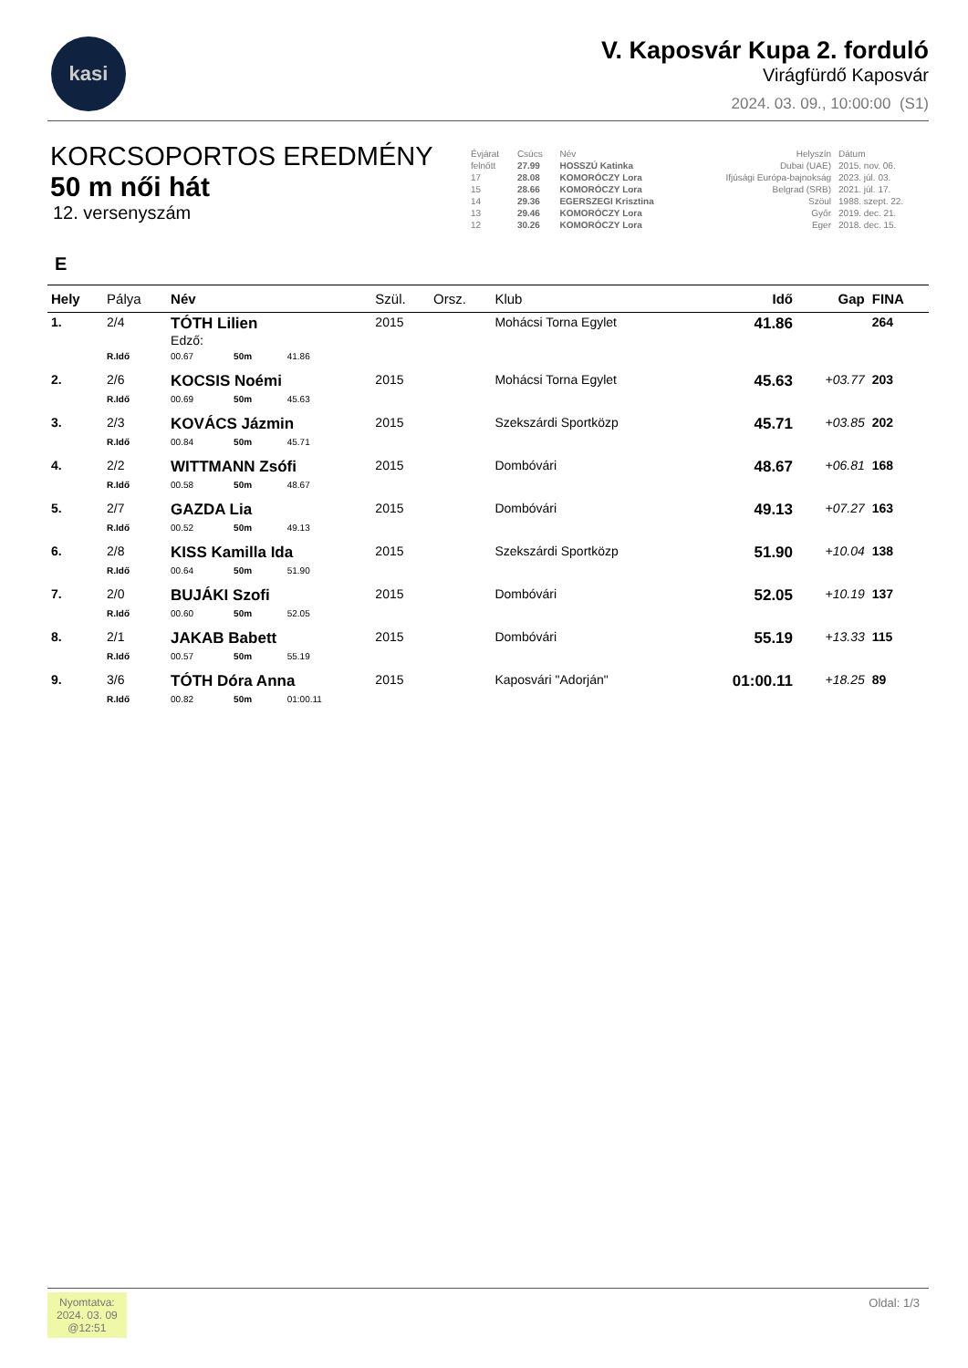kasi
V. Kaposvár Kupa 2. forduló
Virágfürdő Kaposvár
2024. 03. 09., 10:00:00 (S1)
KORCSOPORTOS EREDMÉNY
50 m női hát
12. versenyszám
| Évjárat | Csúcs | Név | Helyszín | Dátum |
| felnőtt | 27.99 | HOSSZÚ Katinka | Dubai (UAE) | 2015. nov. 06. |
| 17 | 28.08 | KOMORÓCZY Lora | Ifjúsági Európa-bajnokság | 2023. júl. 03. |
| 15 | 28.66 | KOMORÓCZY Lora | Belgrad (SRB) | 2021. júl. 17. |
| 14 | 29.36 | EGERSZEGI Krisztina | Szöul | 1988. szept. 22. |
| 13 | 29.46 | KOMORÓCZY Lora | Győr | 2019. dec. 21. |
| 12 | 30.26 | KOMORÓCZY Lora | Eger | 2018. dec. 15. |
E
| Hely | Pálya | Név | | | Szül. | Orsz. | Klub | Idő | Gap | FINA |
| --- | --- | --- | --- | --- | --- | --- | --- | --- | --- | --- |
| 1. | 2/4 | TÓTH Lilien Edző: | | | 2015 | | Mohácsi Torna Egylet | 41.86 | | 264 |
| | R.Idő | 00.67 | 50m | 41.86 | | | | | | |
| 2. | 2/6 | KOCSIS Noémi | | | 2015 | | Mohácsi Torna Egylet | 45.63 | +03.77 | 203 |
| | R.Idő | 00.69 | 50m | 45.63 | | | | | | |
| 3. | 2/3 | KOVÁCS Jázmin | | | 2015 | | Szekszárdi Sportközp | 45.71 | +03.85 | 202 |
| | R.Idő | 00.84 | 50m | 45.71 | | | | | | |
| 4. | 2/2 | WITTMANN Zsófi | | | 2015 | | Dombóvári | 48.67 | +06.81 | 168 |
| | R.Idő | 00.58 | 50m | 48.67 | | | | | | |
| 5. | 2/7 | GAZDA Lia | | | 2015 | | Dombóvári | 49.13 | +07.27 | 163 |
| | R.Idő | 00.52 | 50m | 49.13 | | | | | | |
| 6. | 2/8 | KISS Kamilla Ida | | | 2015 | | Szekszárdi Sportközp | 51.90 | +10.04 | 138 |
| | R.Idő | 00.64 | 50m | 51.90 | | | | | | |
| 7. | 2/0 | BUJÁKI Szofi | | | 2015 | | Dombóvári | 52.05 | +10.19 | 137 |
| | R.Idő | 00.60 | 50m | 52.05 | | | | | | |
| 8. | 2/1 | JAKAB Babett | | | 2015 | | Dombóvári | 55.19 | +13.33 | 115 |
| | R.Idő | 00.57 | 50m | 55.19 | | | | | | |
| 9. | 3/6 | TÓTH Dóra Anna | | | 2015 | | Kaposvári "Adorján" | 01:00.11 | +18.25 | 89 |
| | R.Idő | 00.82 | 50m | 01:00.11 | | | | | | |
Nyomtatva:
2024. 03. 09
@12:51
Oldal: 1/3